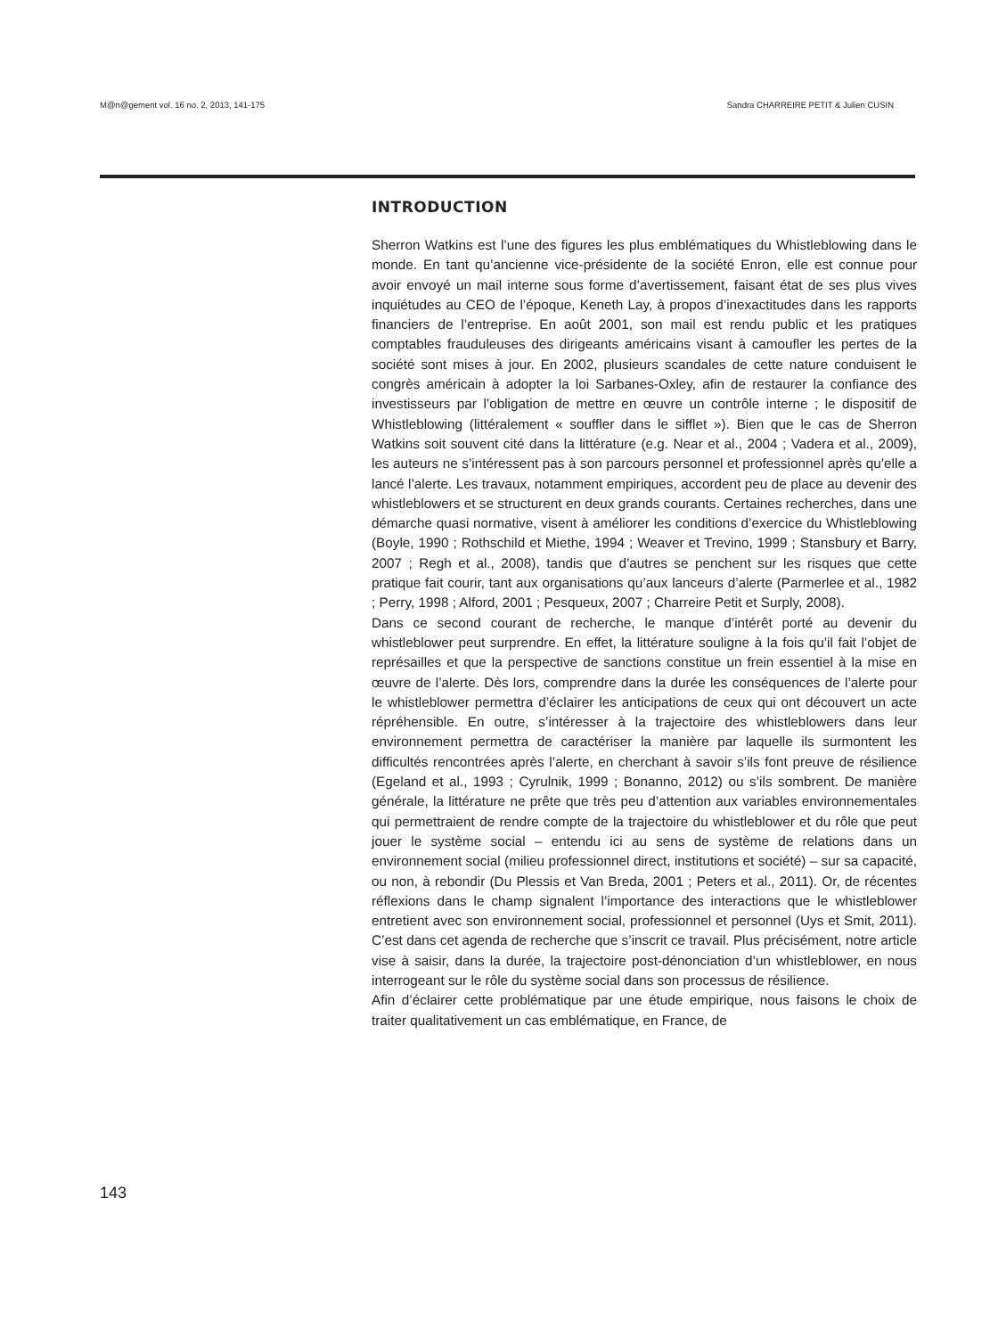M@n@gement vol. 16 no. 2, 2013, 141-175 Sandra CHARREIRE PETIT & Julien CUSIN
INTRODUCTION
Sherron Watkins est l’une des figures les plus emblématiques du Whistleblowing dans le monde. En tant qu’ancienne vice-présidente de la société Enron, elle est connue pour avoir envoyé un mail interne sous forme d’avertissement, faisant état de ses plus vives inquiétudes au CEO de l’époque, Keneth Lay, à propos d’inexactitudes dans les rapports financiers de l’entreprise. En août 2001, son mail est rendu public et les pratiques comptables frauduleuses des dirigeants américains visant à camoufler les pertes de la société sont mises à jour. En 2002, plusieurs scandales de cette nature conduisent le congrès américain à adopter la loi Sarbanes-Oxley, afin de restaurer la confiance des investisseurs par l’obligation de mettre en œuvre un contrôle interne ; le dispositif de Whistleblowing (littéralement « souffler dans le sifflet »). Bien que le cas de Sherron Watkins soit souvent cité dans la littérature (e.g. Near et al., 2004 ; Vadera et al., 2009), les auteurs ne s’intéressent pas à son parcours personnel et professionnel après qu’elle a lancé l’alerte. Les travaux, notamment empiriques, accordent peu de place au devenir des whistleblowers et se structurent en deux grands courants. Certaines recherches, dans une démarche quasi normative, visent à améliorer les conditions d’exercice du Whistleblowing (Boyle, 1990 ; Rothschild et Miethe, 1994 ; Weaver et Trevino, 1999 ; Stansbury et Barry, 2007 ; Regh et al., 2008), tandis que d’autres se penchent sur les risques que cette pratique fait courir, tant aux organisations qu’aux lanceurs d’alerte (Parmerlee et al., 1982 ; Perry, 1998 ; Alford, 2001 ; Pesqueux, 2007 ; Charreire Petit et Surply, 2008).
Dans ce second courant de recherche, le manque d’intérêt porté au devenir du whistleblower peut surprendre. En effet, la littérature souligne à la fois qu’il fait l’objet de représailles et que la perspective de sanctions constitue un frein essentiel à la mise en œuvre de l’alerte. Dès lors, comprendre dans la durée les conséquences de l’alerte pour le whistleblower permettra d’éclairer les anticipations de ceux qui ont découvert un acte répréhensible. En outre, s’intéresser à la trajectoire des whistleblowers dans leur environnement permettra de caractériser la manière par laquelle ils surmontent les difficultés rencontrées après l’alerte, en cherchant à savoir s’ils font preuve de résilience (Egeland et al., 1993 ; Cyrulnik, 1999 ; Bonanno, 2012) ou s’ils sombrent. De manière générale, la littérature ne prête que très peu d’attention aux variables environnementales qui permettraient de rendre compte de la trajectoire du whistleblower et du rôle que peut jouer le système social – entendu ici au sens de système de relations dans un environnement social (milieu professionnel direct, institutions et société) – sur sa capacité, ou non, à rebondir (Du Plessis et Van Breda, 2001 ; Peters et al., 2011). Or, de récentes réflexions dans le champ signalent l’importance des interactions que le whistleblower entretient avec son environnement social, professionnel et personnel (Uys et Smit, 2011). C’est dans cet agenda de recherche que s’inscrit ce travail. Plus précisément, notre article vise à saisir, dans la durée, la trajectoire post-dénonciation d’un whistleblower, en nous interrogeant sur le rôle du système social dans son processus de résilience.
Afin d’éclairer cette problématique par une étude empirique, nous faisons le choix de traiter qualitativement un cas emblématique, en France, de
143